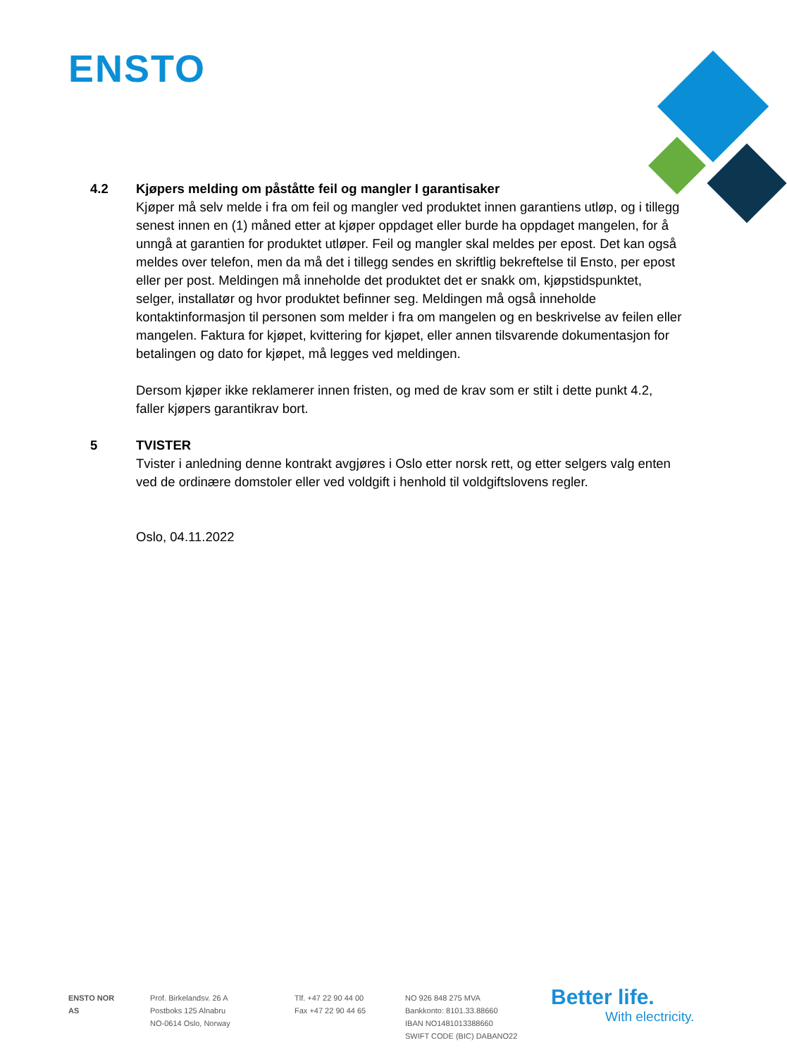ENSTO
4.2 Kjøpers melding om påståtte feil og mangler I garantisaker
Kjøper må selv melde i fra om feil og mangler ved produktet innen garantiens utløp, og i tillegg senest innen en (1) måned etter at kjøper oppdaget eller burde ha oppdaget mangelen, for å unngå at garantien for produktet utløper. Feil og mangler skal meldes per epost. Det kan også meldes over telefon, men da må det i tillegg sendes en skriftlig bekreftelse til Ensto, per epost eller per post. Meldingen må inneholde det produktet det er snakk om, kjøpstidspunktet, selger, installatør og hvor produktet befinner seg. Meldingen må også inneholde kontaktinformasjon til personen som melder i fra om mangelen og en beskrivelse av feilen eller mangelen. Faktura for kjøpet, kvittering for kjøpet, eller annen tilsvarende dokumentasjon for betalingen og dato for kjøpet, må legges ved meldingen.
Dersom kjøper ikke reklamerer innen fristen, og med de krav som er stilt i dette punkt 4.2, faller kjøpers garantikrav bort.
5 TVISTER
Tvister i anledning denne kontrakt avgjøres i Oslo etter norsk rett, og etter selgers valg enten ved de ordinære domstoler eller ved voldgift i henhold til voldgiftslovens regler.
Oslo, 04.11.2022
ENSTO NOR AS
Prof. Birkelandsv. 26 A
Postboks 125 Alnabru
NO-0614 Oslo, Norway
Tlf. +47 22 90 44 00
Fax +47 22 90 44 65
NO 926 848 275 MVA
Bankkonto: 8101.33.88660
IBAN NO1481013388660
SWIFT CODE (BIC) DABANO22
Better life.
With electricity.